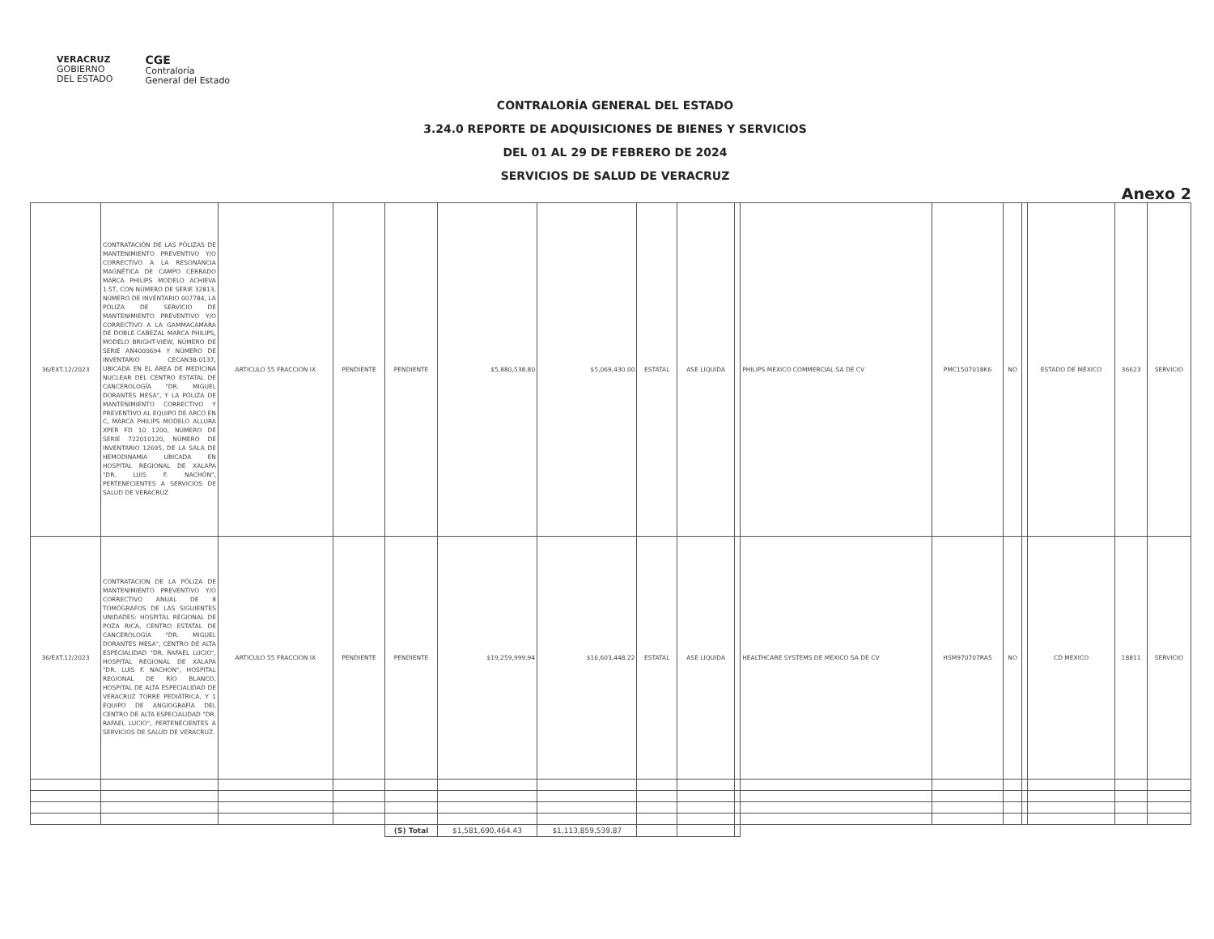VERACRUZ
GOBIERNO
DEL ESTADO
CGE
Contraloría
General del Estado
CONTRALORÍA GENERAL DEL ESTADO
3.24.0 REPORTE DE ADQUISICIONES DE BIENES Y SERVICIOS
DEL 01 AL 29 DE FEBRERO DE 2024
SERVICIOS DE SALUD DE VERACRUZ
Anexo 2
| 36/EXT.12/2023 | CONTRATACIÓN DE LAS PÓLIZAS DE MANTENIMIENTO PREVENTIVO Y/O CORRECTIVO A LA RESONANCIA MAGNÉTICA DE CAMPO CERRADO MARCA PHILIPS MODELO ACHIEVA 1.5T, CON NÚMERO DE SERIE 32813, NÚMERO DE INVENTARIO 007784, LA PÓLIZA DE SERVICIO DE MANTENIMIENTO PREVENTIVO Y/O CORRECTIVO A LA GAMMACÁMARA DE DOBLE CABEZAL MARCA PHILIPS, MODELO BRIGHT-VIEW, NÚMERO DE SERIE AN4000694 Y NÚMERO DE INVENTARIO CECAN38-0137, UBICADA EN EL ÁREA DE MEDICINA NUCLEAR DEL CENTRO ESTATAL DE CANCEROLOGÍA "DR. MIGUEL DORANTES MESA", Y LA PÓLIZA DE MANTENIMIENTO CORRECTIVO Y PREVENTIVO AL EQUIPO DE ARCO EN C, MARCA PHILIPS MODELO ALLURA XPER FD 10 1200, NÚMERO DE SERIE 722010120, NÚMERO DE INVENTARIO 12695, DE LA SALA DE HEMODINAMIA UBICADA EN HOSPITAL REGIONAL DE XALAPA "DR. LUIS F. NACHÓN", PERTENECIENTES A SERVICIOS DE SALUD DE VERACRUZ | ARTICULO 55 FRACCION IX | PENDIENTE | PENDIENTE | $5,880,538.80 | $5,069,430.00 | ESTATAL | ASE LIQUIDA | | PHILIPS MEXICO COMMERCIAL SA DE CV | PMC1507018K6 | NO | | ESTADO DE MÉXICO | 36623 | SERVICIO |
| 36/EXT.12/2023 | CONTRATACION DE LA PÓLIZA DE MANTENIMIENTO PREVENTIVO Y/O CORRECTIVO ANUAL DE 8 TOMÓGRAFOS DE LAS SIGUIENTES UNIDADES: HOSPITAL REGIONAL DE POZA RICA, CENTRO ESTATAL DE CANCEROLOGÍA "DR. MIGUEL DORANTES MESA", CENTRO DE ALTA ESPECIALIDAD "DR. RAFAEL LUCIO", HOSPITAL REGIONAL DE XALAPA "DR. LUIS F. NACHON", HOSPITAL REGIONAL DE RÍO BLANCO, HOSPITAL DE ALTA ESPECIALIDAD DE VERACRUZ TORRE PEDIÁTRICA, Y 1 EQUIPO DE ANGIOGRAFÍA DEL CENTRO DE ALTA ESPECIALIDAD "DR. RAFAEL LUCIO", PERTENECIENTES A SERVICIOS DE SALUD DE VERACRUZ. | ARTICULO 55 FRACCION IX | PENDIENTE | PENDIENTE | $19,259,999.94 | $16,603,448.22 | ESTATAL | ASE LIQUIDA | | HEALTHCARE SYSTEMS DE MEXICO SA DE CV | HSM970707RA5 | NO | | CD MEXICO | 18811 | SERVICIO |
| | | | | (S) Total | $1,581,690,464.43 | $1,113,859,539.87 | | | | | | | | | | |